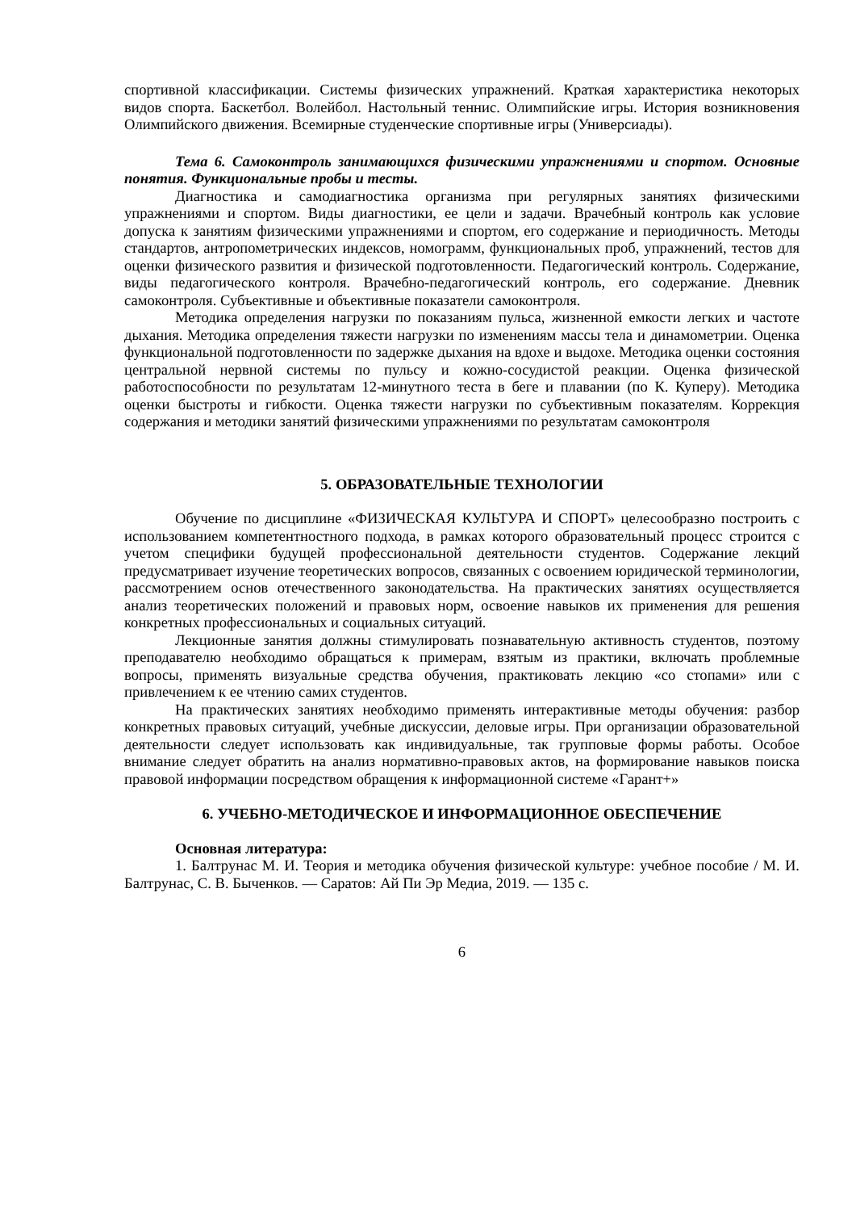спортивной классификации. Системы физических упражнений. Краткая характеристика некоторых видов спорта. Баскетбол. Волейбол. Настольный теннис. Олимпийские игры. История возникновения Олимпийского движения. Всемирные студенческие спортивные игры (Универсиады).
Тема 6. Самоконтроль занимающихся физическими упражнениями и спортом. Основные понятия. Функциональные пробы и тесты.
Диагностика и самодиагностика организма при регулярных занятиях физическими упражнениями и спортом. Виды диагностики, ее цели и задачи. Врачебный контроль как условие допуска к занятиям физическими упражнениями и спортом, его содержание и периодичность. Методы стандартов, антропометрических индексов, номограмм, функциональных проб, упражнений, тестов для оценки физического развития и физической подготовленности. Педагогический контроль. Содержание, виды педагогического контроля. Врачебно-педагогический контроль, его содержание. Дневник самоконтроля. Субъективные и объективные показатели самоконтроля.
Методика определения нагрузки по показаниям пульса, жизненной емкости легких и частоте дыхания. Методика определения тяжести нагрузки по изменениям массы тела и динамометрии. Оценка функциональной подготовленности по задержке дыхания на вдохе и выдохе. Методика оценки состояния центральной нервной системы по пульсу и кожно-сосудистой реакции. Оценка физической работоспособности по результатам 12-минутного теста в беге и плавании (по К. Куперу). Методика оценки быстроты и гибкости. Оценка тяжести нагрузки по субъективным показателям. Коррекция содержания и методики занятий физическими упражнениями по результатам самоконтроля
5. ОБРАЗОВАТЕЛЬНЫЕ ТЕХНОЛОГИИ
Обучение по дисциплине «ФИЗИЧЕСКАЯ КУЛЬТУРА И СПОРТ» целесообразно построить с использованием компетентностного подхода, в рамках которого образовательный процесс строится с учетом специфики будущей профессиональной деятельности студентов. Содержание лекций предусматривает изучение теоретических вопросов, связанных с освоением юридической терминологии, рассмотрением основ отечественного законодательства. На практических занятиях осуществляется анализ теоретических положений и правовых норм, освоение навыков их применения для решения конкретных профессиональных и социальных ситуаций.
Лекционные занятия должны стимулировать познавательную активность студентов, поэтому преподавателю необходимо обращаться к примерам, взятым из практики, включать проблемные вопросы, применять визуальные средства обучения, практиковать лекцию «со стопами» или с привлечением к ее чтению самих студентов.
На практических занятиях необходимо применять интерактивные методы обучения: разбор конкретных правовых ситуаций, учебные дискуссии, деловые игры. При организации образовательной деятельности следует использовать как индивидуальные, так групповые формы работы. Особое внимание следует обратить на анализ нормативно-правовых актов, на формирование навыков поиска правовой информации посредством обращения к информационной системе «Гарант+»
6. УЧЕБНО-МЕТОДИЧЕСКОЕ И ИНФОРМАЦИОННОЕ ОБЕСПЕЧЕНИЕ
Основная литература:
1. Балтрунас М. И. Теория и методика обучения физической культуре: учебное пособие / М. И. Балтрунас, С. В. Быченков. — Саратов: Ай Пи Эр Медиа, 2019. — 135 с.
6